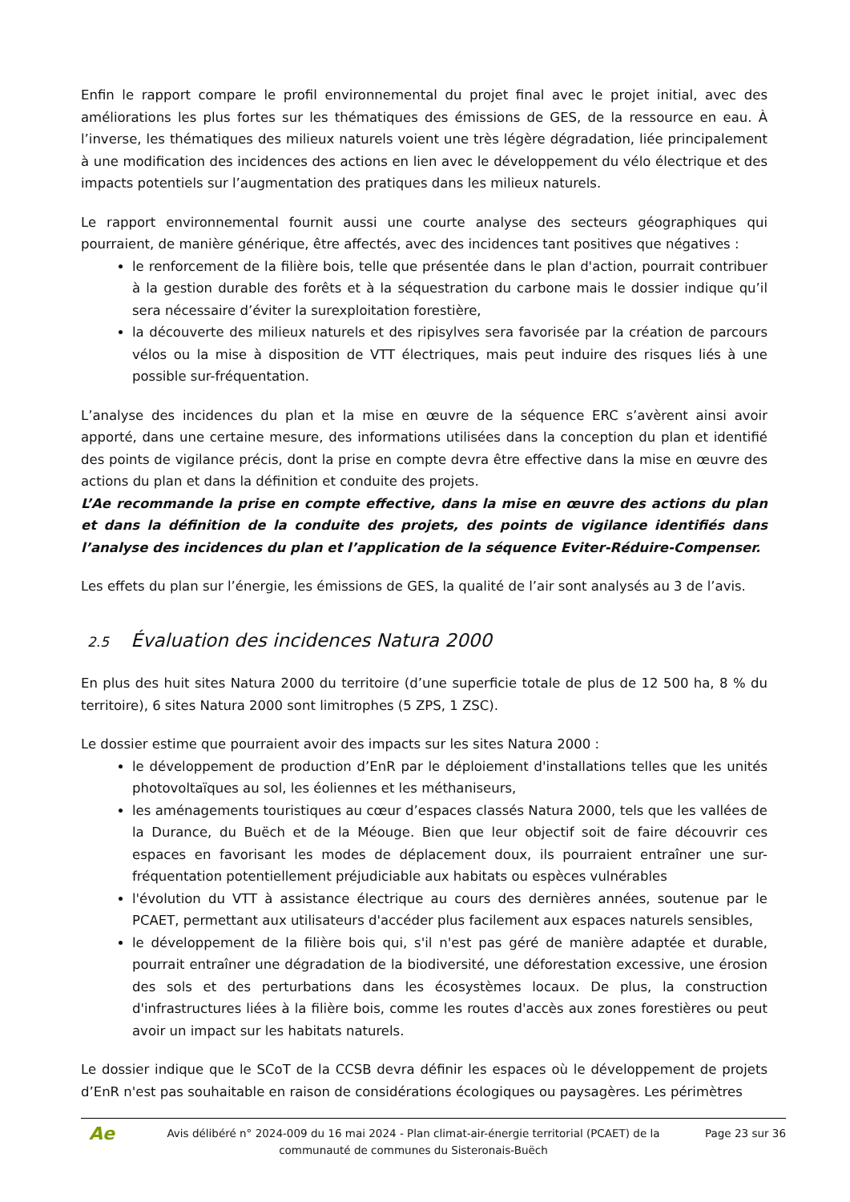Enfin le rapport compare le profil environnemental du projet final avec le projet initial, avec des améliorations les plus fortes sur les thématiques des émissions de GES, de la ressource en eau. À l’inverse, les thématiques des milieux naturels voient une très légère dégradation, liée principalement à une modification des incidences des actions en lien avec le développement du vélo électrique et des impacts potentiels sur l’augmentation des pratiques dans les milieux naturels.
Le rapport environnemental fournit aussi une courte analyse des secteurs géographiques qui pourraient, de manière générique, être affectés, avec des incidences tant positives que négatives :
le renforcement de la filière bois, telle que présentée dans le plan d'action, pourrait contribuer à la gestion durable des forêts et à la séquestration du carbone mais le dossier indique qu’il sera nécessaire d’éviter la surexploitation forestière,
la découverte des milieux naturels et des ripisylves sera favorisée par la création de parcours vélos ou la mise à disposition de VTT électriques, mais peut induire des risques liés à une possible sur-fréquentation.
L’analyse des incidences du plan et la mise en œuvre de la séquence ERC s’avèrent ainsi avoir apporté, dans une certaine mesure, des informations utilisées dans la conception du plan et identifié des points de vigilance précis, dont la prise en compte devra être effective dans la mise en œuvre des actions du plan et dans la définition et conduite des projets.
L’Ae recommande la prise en compte effective, dans la mise en œuvre des actions du plan et dans la définition de la conduite des projets, des points de vigilance identifiés dans l’analyse des incidences du plan et l’application de la séquence Eviter-Réduire-Compenser.
Les effets du plan sur l’énergie, les émissions de GES, la qualité de l’air sont analysés au 3 de l’avis.
2.5 Évaluation des incidences Natura 2000
En plus des huit sites Natura 2000 du territoire (d’une superficie totale de plus de 12 500 ha, 8 % du territoire), 6 sites Natura 2000 sont limitrophes (5 ZPS, 1 ZSC).
Le dossier estime que pourraient avoir des impacts sur les sites Natura 2000 :
le développement de production d’EnR par le déploiement d'installations telles que les unités photovoltaïques au sol, les éoliennes et les méthaniseurs,
les aménagements touristiques au cœur d’espaces classés Natura 2000, tels que les vallées de la Durance, du Buëch et de la Méouge. Bien que leur objectif soit de faire découvrir ces espaces en favorisant les modes de déplacement doux, ils pourraient entraîner une sur-fréquentation potentiellement préjudiciable aux habitats ou espèces vulnérables
l'évolution du VTT à assistance électrique au cours des dernières années, soutenue par le PCAET, permettant aux utilisateurs d'accéder plus facilement aux espaces naturels sensibles,
le développement de la filière bois qui, s'il n'est pas géré de manière adaptée et durable, pourrait entraîner une dégradation de la biodiversité, une déforestation excessive, une érosion des sols et des perturbations dans les écosystèmes locaux. De plus, la construction d'infrastructures liées à la filière bois, comme les routes d'accès aux zones forestières ou peut avoir un impact sur les habitats naturels.
Le dossier indique que le SCoT de la CCSB devra définir les espaces où le développement de projets d’EnR n'est pas souhaitable en raison de considérations écologiques ou paysagères. Les périmètres
Ae
Avis délibéré n° 2024-009 du 16 mai 2024 - Plan climat-air-énergie territorial (PCAET) de la communauté de communes du Sisteronais-Buëch
Page 23 sur 36